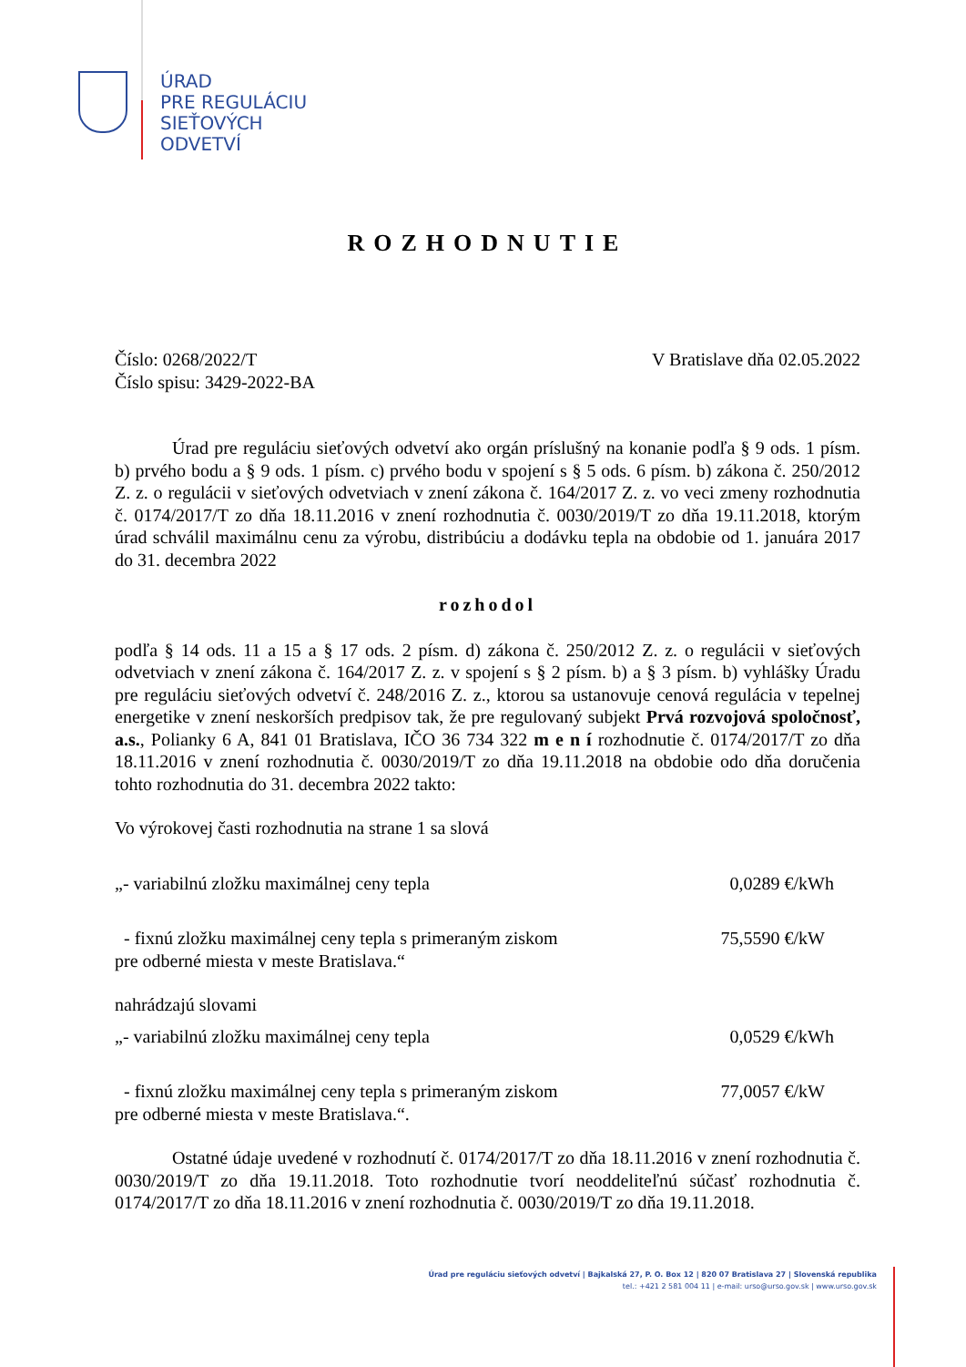ÚRAD
PRE REGULÁCIU
SIEŤOVÝCH
ODVETVÍ
ROZHODNUTIE
Číslo: 0268/2022/T
Číslo spisu: 3429-2022-BA
V Bratislave dňa 02.05.2022
Úrad pre reguláciu sieťových odvetví ako orgán príslušný na konanie podľa § 9 ods. 1 písm. b) prvého bodu a § 9 ods. 1 písm. c) prvého bodu v spojení s § 5 ods. 6 písm. b) zákona č. 250/2012 Z. z. o regulácii v sieťových odvetviach v znení zákona č. 164/2017 Z. z. vo veci zmeny rozhodnutia č. 0174/2017/T zo dňa 18.11.2016 v znení rozhodnutia č. 0030/2019/T zo dňa 19.11.2018, ktorým úrad schválil maximálnu cenu za výrobu, distribúciu a dodávku tepla na obdobie od 1. januára 2017 do 31. decembra 2022
rozhodol
podľa § 14 ods. 11 a 15 a § 17 ods. 2 písm. d) zákona č. 250/2012 Z. z. o regulácii v sieťových odvetviach v znení zákona č. 164/2017 Z. z. v spojení s § 2 písm. b) a § 3 písm. b) vyhlášky Úradu pre reguláciu sieťových odvetví č. 248/2016 Z. z., ktorou sa ustanovuje cenová regulácia v tepelnej energetike v znení neskorších predpisov tak, že pre regulovaný subjekt Prvá rozvojová spoločnosť, a.s., Polianky 6 A, 841 01 Bratislava, IČO 36 734 322 m e n í rozhodnutie č. 0174/2017/T zo dňa 18.11.2016 v znení rozhodnutia č. 0030/2019/T zo dňa 19.11.2018 na obdobie odo dňa doručenia tohto rozhodnutia do 31. decembra 2022 takto:
Vo výrokovej časti rozhodnutia na strane 1 sa slová
„- variabilnú zložku maximálnej ceny tepla
0,0289 €/kWh
- fixnú zložku maximálnej ceny tepla s primeraným ziskom
pre odberné miesta v meste Bratislava.“
75,5590 €/kW
nahrádzajú slovami
„- variabilnú zložku maximálnej ceny tepla
0,0529 €/kWh
- fixnú zložku maximálnej ceny tepla s primeraným ziskom
pre odberné miesta v meste Bratislava.“.
77,0057 €/kW
Ostatné údaje uvedené v rozhodnutí č. 0174/2017/T zo dňa 18.11.2016 v znení rozhodnutia č. 0030/2019/T zo dňa 19.11.2018. Toto rozhodnutie tvorí neoddeliteľnú súčasť rozhodnutia č. 0174/2017/T zo dňa 18.11.2016 v znení rozhodnutia č. 0030/2019/T zo dňa 19.11.2018.
Úrad pre reguláciu sieťových odvetví | Bajkalská 27, P. O. Box 12 | 820 07 Bratislava 27 | Slovenská republika
tel.: +421 2 581 004 11 | e-mail: urso@urso.gov.sk | www.urso.gov.sk